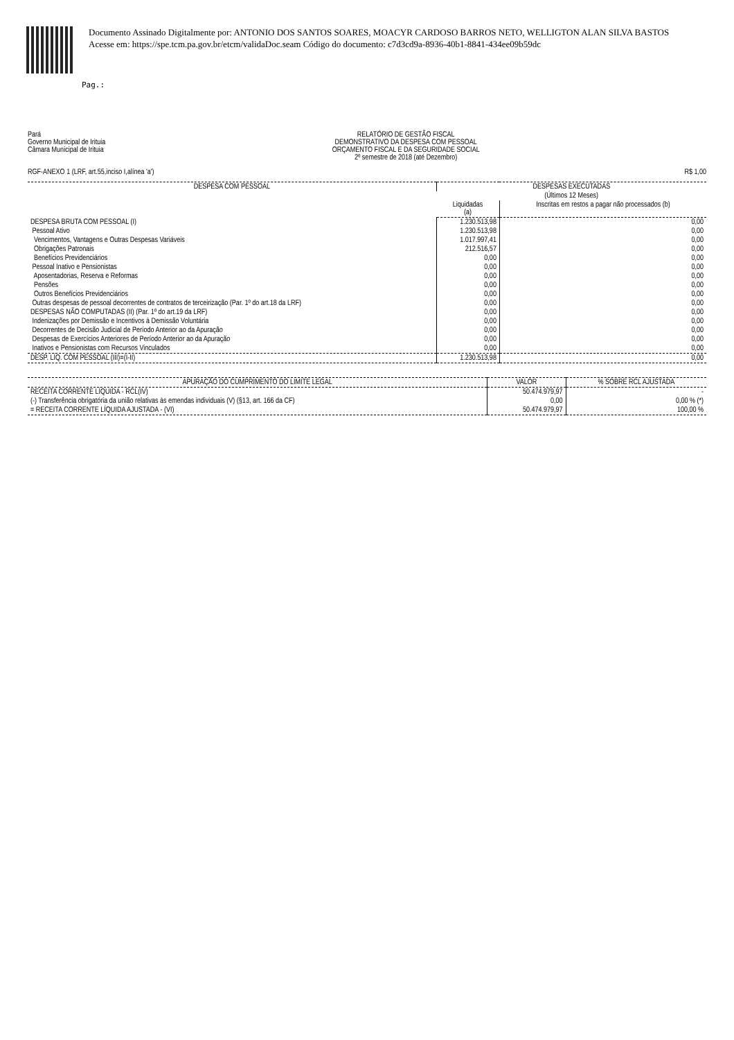Documento Assinado Digitalmente por: ANTONIO DOS SANTOS SOARES, MOACYR CARDOSO BARROS NETO, WELLIGTON ALAN SILVA BASTOS
Acesse em: https://spe.tcm.pa.gov.br/etcm/validaDoc.seam Código do documento: c7d3cd9a-8936-40b1-8841-434ee09b59dc
Pag.:
Pará
Governo Municipal de Irituia
Câmara Municipal de Irituia
RELATÓRIO DE GESTÃO FISCAL
DEMONSTRATIVO DA DESPESA COM PESSOAL
ORÇAMENTO FISCAL E DA SEGURIDADE SOCIAL
2º semestre de 2018 (até Dezembro)
RGF-ANEXO 1 (LRF, art.55,inciso I,alínea 'a')
R$ 1,00
| DESPESA COM PESSOAL | DESPESAS EXECUTADAS | |
| --- | --- | --- |
| | (Últimos 12 Meses) | |
| | Liquidadas (a) | Inscritas em restos a pagar não processados (b) |
| DESPESA BRUTA COM PESSOAL (I) | 1.230.513,98 | 0,00 |
| Pessoal Ativo | 1.230.513,98 | 0,00 |
| Vencimentos, Vantagens e Outras Despesas Variáveis | 1.017.997,41 | 0,00 |
| Obrigações Patronais | 212.516,57 | 0,00 |
| Benefícios Previdenciários | 0,00 | 0,00 |
| Pessoal Inativo e Pensionistas | 0,00 | 0,00 |
| Aposentadorias, Reserva e Reformas | 0,00 | 0,00 |
| Pensões | 0,00 | 0,00 |
| Outros Benefícios Previdenciários | 0,00 | 0,00 |
| Outras despesas de pessoal decorrentes de contratos de terceirização (Par. 1º do art.18 da LRF) | 0,00 | 0,00 |
| DESPESAS NÃO COMPUTADAS (II) (Par. 1º do art.19 da LRF) | 0,00 | 0,00 |
| Indenizações por Demissão e Incentivos à Demissão Voluntária | 0,00 | 0,00 |
| Decorrentes de Decisão Judicial de Período Anterior ao da Apuração | 0,00 | 0,00 |
| Despesas de Exercícios Anteriores de Período Anterior ao da Apuração | 0,00 | 0,00 |
| Inativos e Pensionistas com Recursos Vinculados | 0,00 | 0,00 |
| DESP. LÍQ. COM PESSOAL (III)=(I-II) | 1.230.513,98 | 0,00 |
| APURAÇÃO DO CUMPRIMENTO DO LIMITE LEGAL | VALOR | % SOBRE RCL AJUSTADA |
| --- | --- | --- |
| RECEITA CORRENTE LÍQUIDA - RCL(IV) | 50.474.979,97 | - |
| (-) Transferência obrigatória da união relativas às emendas individuais (V) (§13, art. 166 da CF) | 0,00 | 0,00 % (*) |
| = RECEITA CORRENTE LÍQUIDA AJUSTADA - (VI) | 50.474.979,97 | 100,00 % |